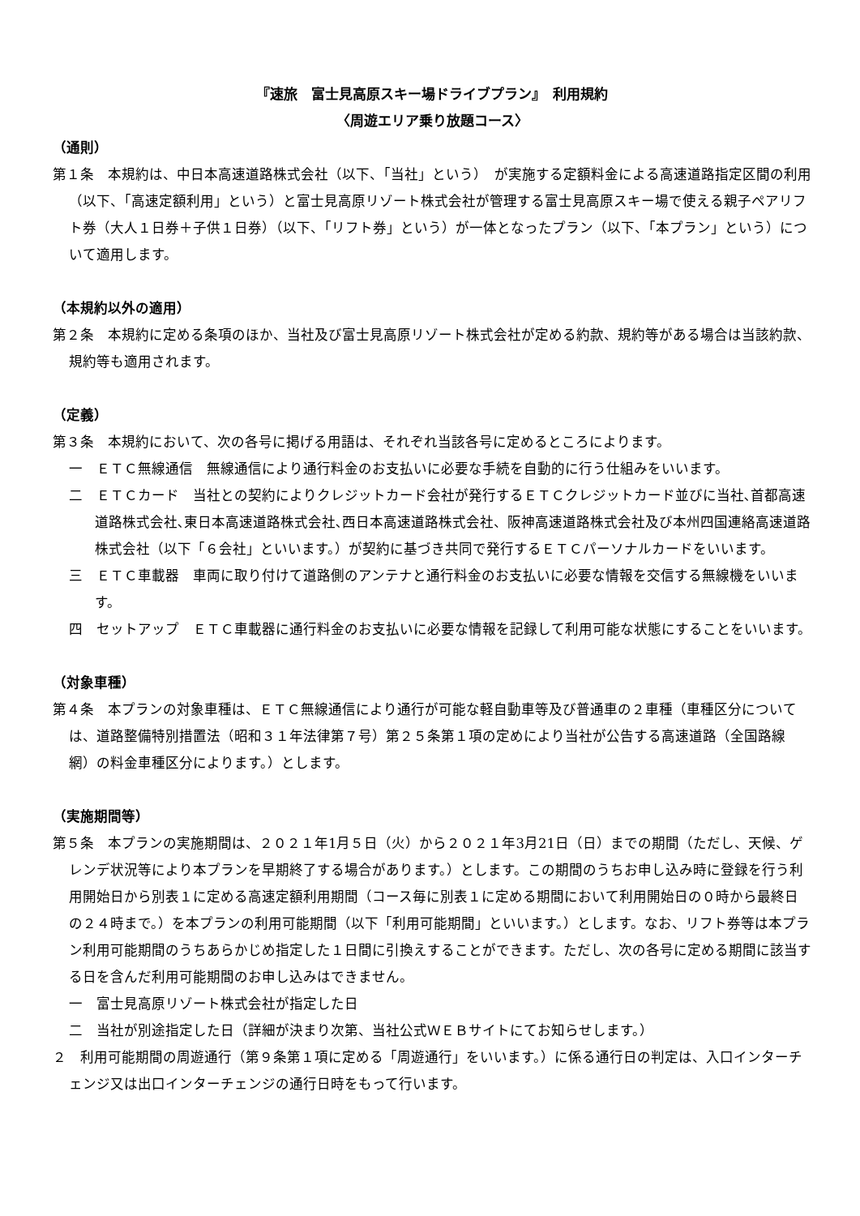『速旅　富士見高原スキー場ドライブプラン』　利用規約
〈周遊エリア乗り放題コース〉
（通則）
第１条　本規約は、中日本高速道路株式会社（以下、「当社」という）　が実施する定額料金による高速道路指定区間の利用（以下、「高速定額利用」という）と富士見高原リゾート株式会社が管理する富士見高原スキー場で使える親子ペアリフト券（大人１日券＋子供１日券）（以下、「リフト券」という）が一体となったプラン（以下、「本プラン」という）について適用します。
（本規約以外の適用）
第２条　本規約に定める条項のほか、当社及び富士見高原リゾート株式会社が定める約款、規約等がある場合は当該約款、規約等も適用されます。
（定義）
第３条　本規約において、次の各号に掲げる用語は、それぞれ当該各号に定めるところによります。
一　ＥＴＣ無線通信　無線通信により通行料金のお支払いに必要な手続を自動的に行う仕組みをいいます。
二　ＥＴＣカード　当社との契約によりクレジットカード会社が発行するＥＴＣクレジットカード並びに当社､首都高速道路株式会社､東日本高速道路株式会社､西日本高速道路株式会社、阪神高速道路株式会社及び本州四国連絡高速道路株式会社（以下「６会社」といいます。）が契約に基づき共同で発行するＥＴＣパーソナルカードをいいます。
三　ＥＴＣ車載器　車両に取り付けて道路側のアンテナと通行料金のお支払いに必要な情報を交信する無線機をいいます。
四　セットアップ　ＥＴＣ車載器に通行料金のお支払いに必要な情報を記録して利用可能な状態にすることをいいます。
（対象車種）
第４条　本プランの対象車種は、ＥＴＣ無線通信により通行が可能な軽自動車等及び普通車の２車種（車種区分については、道路整備特別措置法（昭和３１年法律第７号）第２５条第１項の定めにより当社が公告する高速道路（全国路線網）の料金車種区分によります。）とします。
（実施期間等）
第５条　本プランの実施期間は、２０２１年1月５日（火）から２０２１年3月21日（日）までの期間（ただし、天候、ゲレンデ状況等により本プランを早期終了する場合があります。）とします。この期間のうちお申し込み時に登録を行う利用開始日から別表１に定める高速定額利用期間（コース毎に別表１に定める期間において利用開始日の０時から最終日の２４時まで。）を本プランの利用可能期間（以下「利用可能期間」といいます。）とします。なお、リフト券等は本プラン利用可能期間のうちあらかじめ指定した１日間に引換えすることができます。ただし、次の各号に定める期間に該当する日を含んだ利用可能期間のお申し込みはできません。
一　富士見高原リゾート株式会社が指定した日
二　当社が別途指定した日（詳細が決まり次第、当社公式ＷＥＢサイトにてお知らせします。）
２　利用可能期間の周遊通行（第９条第１項に定める「周遊通行」をいいます。）に係る通行日の判定は、入口インターチェンジ又は出口インターチェンジの通行日時をもって行います。